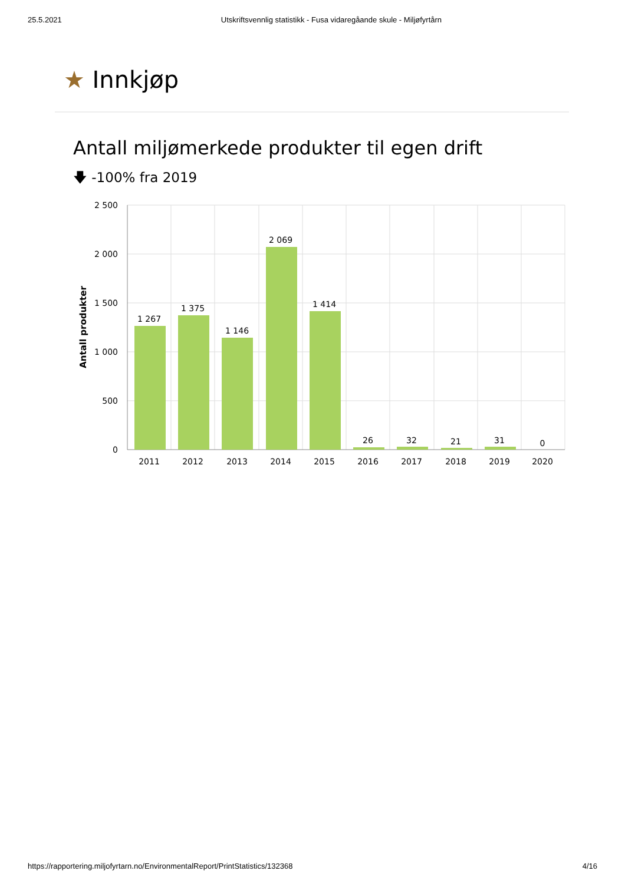25.5.2021 Utskriftsvennlig statistikk - Fusa vidaregåande skule - Miljøfyrtårn
★ Innkjøp
Antall miljømerkede produkter til egen drift
🡇 -100% fra 2019
2 500
2 000
1 500
1 000
500
0
Antall produkter
1 267
1 375
1 146
2 069
1 414
26
32
21
31
0
2011
2012
2013
2014
2015
2016
2017
2018
2019
2020
https://rapportering.miljofyrtarn.no/EnvironmentalReport/PrintStatistics/132368 4/16